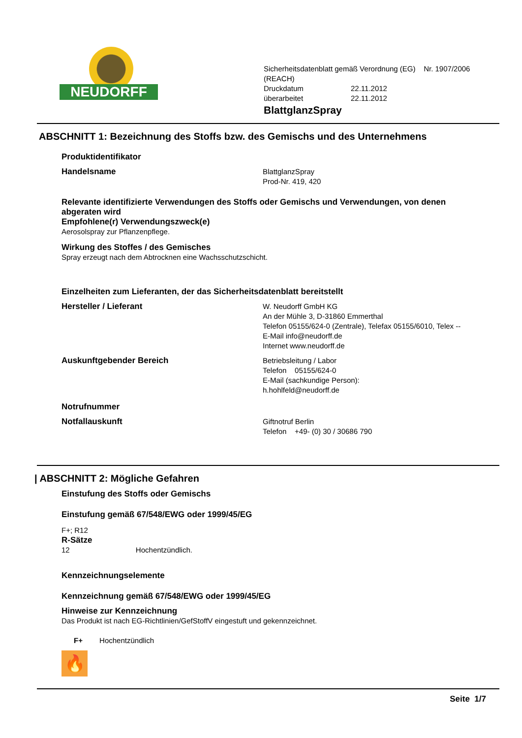NEUDORFF
Sicherheitsdatenblatt gemäß Verordnung (EG) Nr. 1907/2006
(REACH)
Druckdatum 22.11.2012
überarbeitet 22.11.2012
BlattglanzSpray
ABSCHNITT 1: Bezeichnung des Stoffs bzw. des Gemischs und des Unternehmens
Produktidentifikator
Handelsname
BlattglanzSpray
Prod-Nr. 419, 420
Relevante identifizierte Verwendungen des Stoffs oder Gemischs und Verwendungen, von denen abgeraten wird
Empfohlene(r) Verwendungszweck(e)
Aerosolspray zur Pflanzenpflege.
Wirkung des Stoffes / des Gemisches
Spray erzeugt nach dem Abtrocknen eine Wachsschutzschicht.
Einzelheiten zum Lieferanten, der das Sicherheitsdatenblatt bereitstellt
Hersteller / Lieferant
W. Neudorff GmbH KG
An der Mühle 3, D-31860 Emmerthal
Telefon 05155/624-0 (Zentrale), Telefax 05155/6010, Telex --
E-Mail info@neudorff.de
Internet www.neudorff.de
Auskunftgebender Bereich
Betriebsleitung / Labor
Telefon 05155/624-0
E-Mail (sachkundige Person):
h.hohlfeld@neudorff.de
Notrufnummer
Notfallauskunft
Giftnotruf Berlin
Telefon +49- (0) 30 / 30686 790
| ABSCHNITT 2: Mögliche Gefahren
Einstufung des Stoffs oder Gemischs
Einstufung gemäß 67/548/EWG oder 1999/45/EG
F+; R12
R-Sätze
12 Hochentzündlich.
Kennzeichnungselemente
Kennzeichnung gemäß 67/548/EWG oder 1999/45/EG
Hinweise zur Kennzeichnung
Das Produkt ist nach EG-Richtlinien/GefStoffV eingestuft und gekennzeichnet.
F+ Hochentzündlich
🔥
Seite 1/7